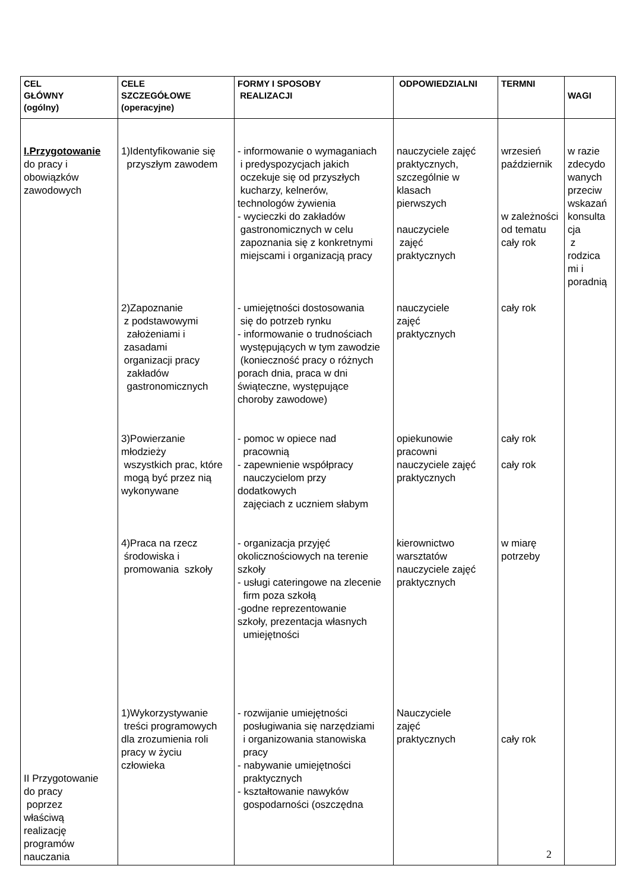| CEL GŁÓWNY (ogólny) | CELE SZCZEGÓŁOWE (operacyjne) | FORMY I SPOSOBY REALIZACJI | ODPOWIEDZIALNI | TERMNI | WAGI |
| --- | --- | --- | --- | --- | --- |
| I.Przygotowanie do pracy i obowiązków zawodowych II Przygotowanie do pracy poprzez właściwą realizację programów nauczania | 1)Identyfikowanie się przyszłym zawodem 2)Zapoznanie z podstawowymi założeniami i zasadami organizacji pracy zakładów gastronomicznych 3)Powierzanie młodzieży wszystkich prac, które mogą być przez nią wykonywane 4)Praca na rzecz środowiska i promowania szkoły 1)Wykorzystywanie treści programowych dla zrozumienia roli pracy w życiu człowieka | - informowanie o wymaganiach i predyspozycjach jakich oczekuje się od przyszłych kucharzy, kelnerów, technologów żywienia - wycieczki do zakładów gastronomicznych w celu zapoznania się z konkretnymi miejscami i organizacją pracy - umiejętności dostosowania się do potrzeb rynku - informowanie o trudnościach występujących w tym zawodzie (konieczność pracy o różnych porach dnia, praca w dni świąteczne, występujące choroby zawodowe) - pomoc w opiece nad pracownią - zapewnienie współpracy nauczycielom przy dodatkowych zajęciach z uczniem słabym - organizacja przyjęć okolicznościowych na terenie szkoły - usługi cateringowe na zlecenie firm poza szkołą -godne reprezentowanie szkoły, prezentacja własnych umiejętności - rozwijanie umiejętności posługiwania się narzędziami i organizowania stanowiska pracy - nabywanie umiejętności praktycznych - kształtowanie nawyków gospodarności (oszczędna | nauczyciele zajęć praktycznych, szczególnie w klasach pierwszych nauczyciele zajęć praktycznych nauczyciele zajęć praktycznych opiekunowie pracowni nauczyciele zajęć praktycznych kierownictwo warsztatów nauczyciele zajęć praktycznych Nauczyciele zajęć praktycznych | wrzesień październik w zależności od tematu cały rok cały rok cały rok cały rok w miarę potrzeby cały rok | w razie zdecydo wanych przeciw wskazań konsulta cja z rodzica mi i poradnią |
2